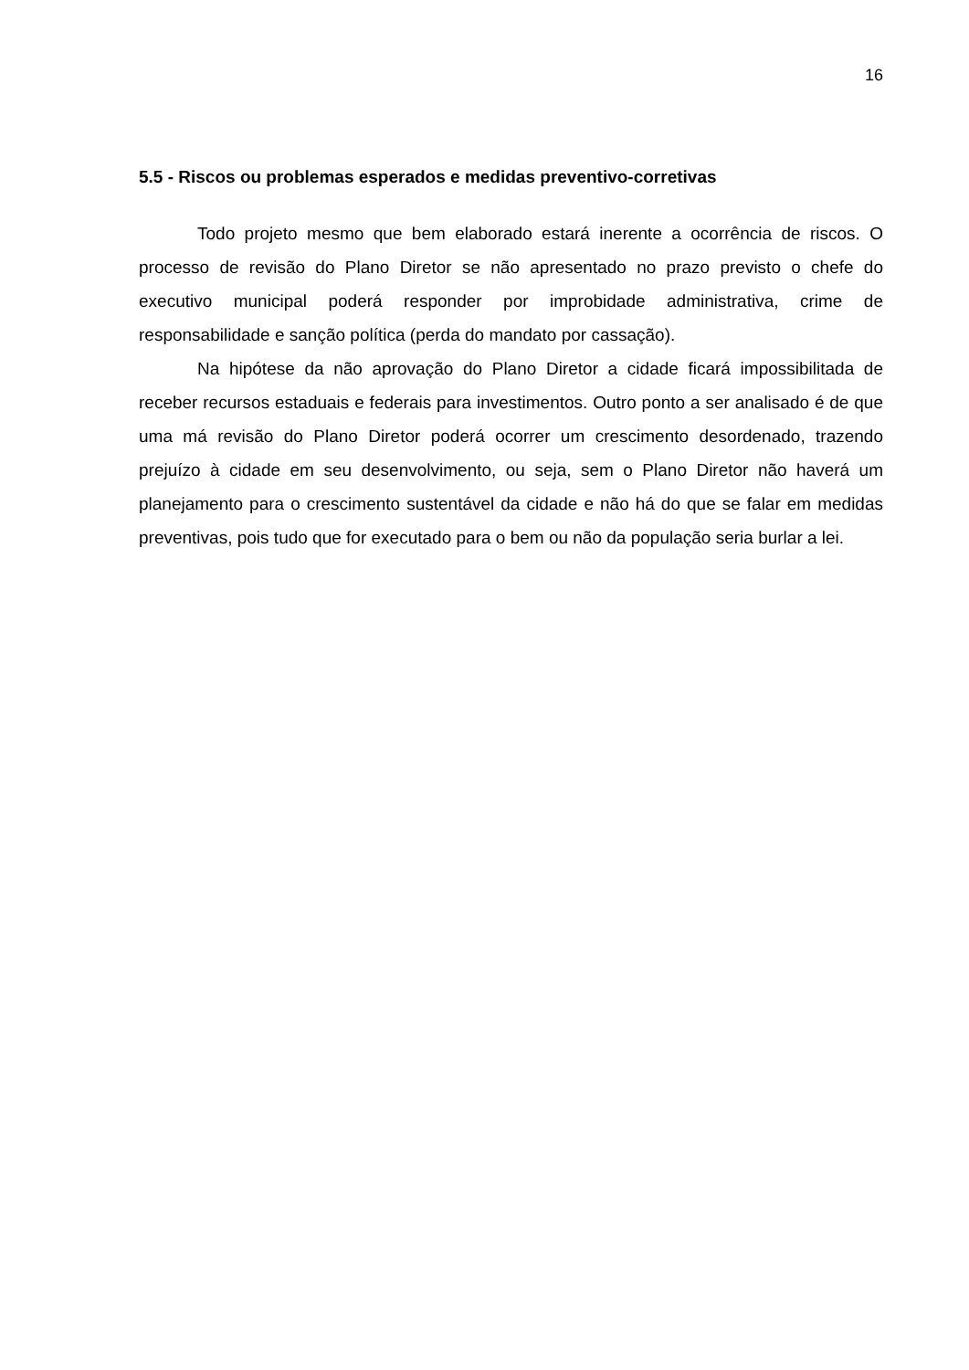16
5.5 - Riscos ou problemas esperados e medidas preventivo-corretivas
Todo projeto mesmo que bem elaborado estará inerente a ocorrência de riscos. O processo de revisão do Plano Diretor se não apresentado no prazo previsto o chefe do executivo municipal poderá responder por improbidade administrativa, crime de responsabilidade e sanção política (perda do mandato por cassação).
Na hipótese da não aprovação do Plano Diretor a cidade ficará impossibilitada de receber recursos estaduais e federais para investimentos. Outro ponto a ser analisado é de que uma má revisão do Plano Diretor poderá ocorrer um crescimento desordenado, trazendo prejuízo à cidade em seu desenvolvimento, ou seja, sem o Plano Diretor não haverá um planejamento para o crescimento sustentável da cidade e não há do que se falar em medidas preventivas, pois tudo que for executado para o bem ou não da população seria burlar a lei.